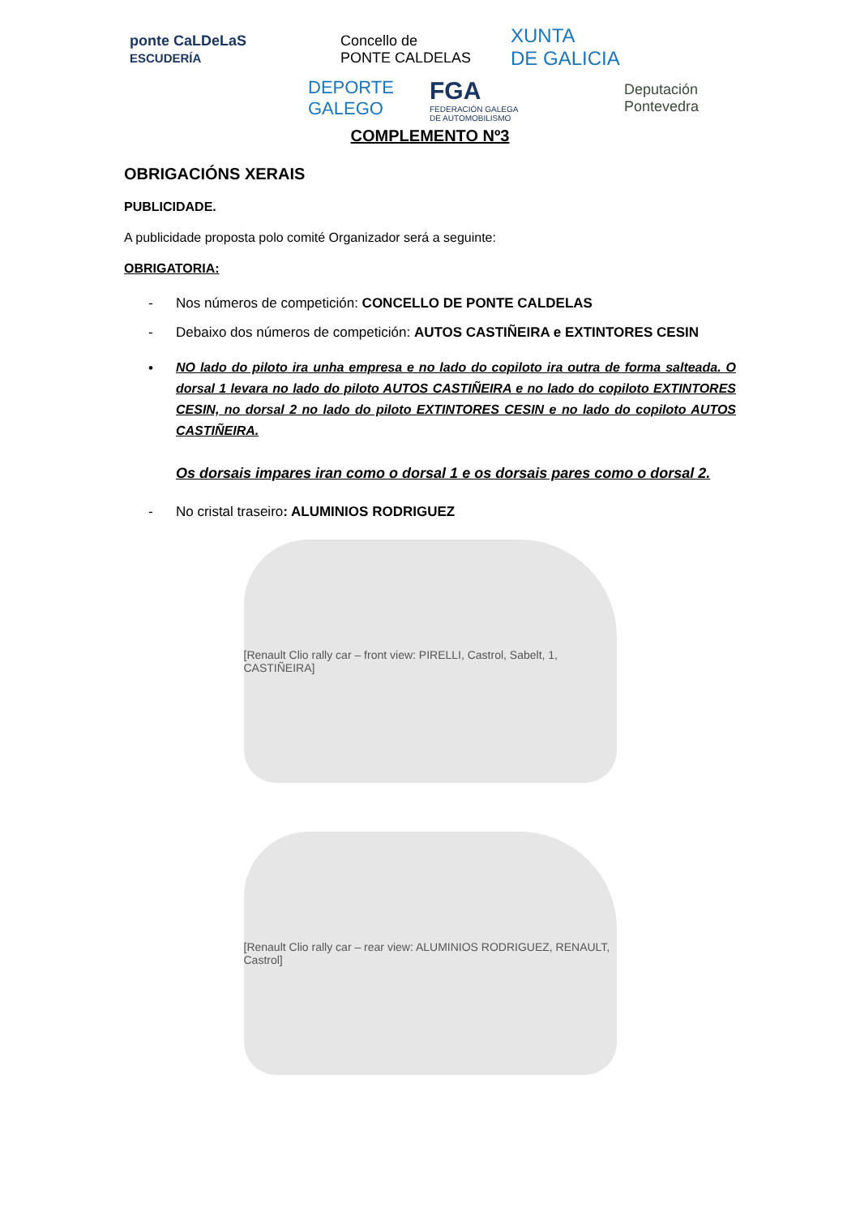ponte CaLDeLaS
ESCUDERÍA
Concello de
PONTE CALDELAS
XUNTA
DE GALICIA
DEPORTE
GALEGO
FGA
FEDERACIÓN GALEGA
DE AUTOMOBILISMO
Deputación
Pontevedra
COMPLEMENTO Nº3
OBRIGACIÓNS XERAIS
PUBLICIDADE.
A publicidade proposta polo comité Organizador será a seguinte:
OBRIGATORIA:
- Nos números de competición: CONCELLO DE PONTE CALDELAS
- Debaixo dos números de competición: AUTOS CASTIÑEIRA e EXTINTORES CESIN
•
NO lado do piloto ira unha empresa e no lado do copiloto ira outra de forma salteada. O dorsal 1 levara no lado do piloto AUTOS CASTIÑEIRA e no lado do copiloto EXTINTORES CESIN, no dorsal 2 no lado do piloto EXTINTORES CESIN e no lado do copiloto AUTOS CASTIÑEIRA.
Os dorsais impares iran como o dorsal 1 e os dorsais pares como o dorsal 2.
- No cristal traseiro: ALUMINIOS RODRIGUEZ
[Renault Clio rally car – front view: PIRELLI, Castrol, Sabelt, 1, CASTIÑEIRA]
[Renault Clio rally car – rear view: ALUMINIOS RODRIGUEZ, RENAULT, Castrol]